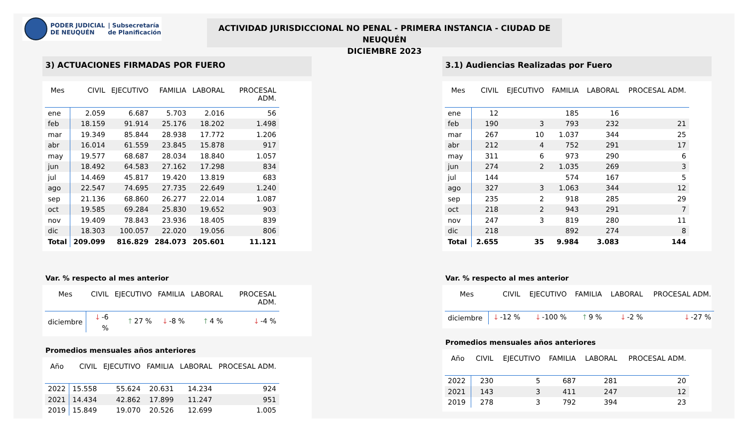PODER JUDICIAL
DE NEUQUÉN
| Subsecretaría
de Planificación
ACTIVIDAD JURISDICCIONAL NO PENAL - PRIMERA INSTANCIA - CIUDAD DE NEUQUÉN
DICIEMBRE 2023
3) ACTUACIONES FIRMADAS POR FUERO
| Mes | CIVIL | EJECUTIVO | FAMILIA | LABORAL | PROCESAL ADM. |
| --- | --- | --- | --- | --- | --- |
| ene | 2.059 | 6.687 | 5.703 | 2.016 | 56 |
| feb | 18.159 | 91.914 | 25.176 | 18.202 | 1.498 |
| mar | 19.349 | 85.844 | 28.938 | 17.772 | 1.206 |
| abr | 16.014 | 61.559 | 23.845 | 15.878 | 917 |
| may | 19.577 | 68.687 | 28.034 | 18.840 | 1.057 |
| jun | 18.492 | 64.583 | 27.162 | 17.298 | 834 |
| jul | 14.469 | 45.817 | 19.420 | 13.819 | 683 |
| ago | 22.547 | 74.695 | 27.735 | 22.649 | 1.240 |
| sep | 21.136 | 68.860 | 26.277 | 22.014 | 1.087 |
| oct | 19.585 | 69.284 | 25.830 | 19.652 | 903 |
| nov | 19.409 | 78.843 | 23.936 | 18.405 | 839 |
| dic | 18.303 | 100.057 | 22.020 | 19.056 | 806 |
| Total | 209.099 | 816.829 | 284.073 | 205.601 | 11.121 |
Var. % respecto al mes anterior
| Mes | CIVIL | EJECUTIVO | FAMILIA | LABORAL | PROCESAL ADM. |
| --- | --- | --- | --- | --- | --- |
| diciembre | 🡓 -6 % | 🡑 27 % | 🡓 -8 % | 🡑 4 % | 🡓 -4 % |
Promedios mensuales años anteriores
| Año | CIVIL | EJECUTIVO | FAMILIA | LABORAL | PROCESAL ADM. |
| --- | --- | --- | --- | --- | --- |
| 2022 | 15.558 | 55.624 | 20.631 | 14.234 | 924 |
| 2021 | 14.434 | 42.862 | 17.899 | 11.247 | 951 |
| 2019 | 15.849 | 19.070 | 20.526 | 12.699 | 1.005 |
3.1) Audiencias Realizadas por Fuero
| Mes | CIVIL | EJECUTIVO | FAMILIA | LABORAL | PROCESAL ADM. |
| --- | --- | --- | --- | --- | --- |
| ene | 12 | | 185 | 16 | |
| feb | 190 | 3 | 793 | 232 | 21 |
| mar | 267 | 10 | 1.037 | 344 | 25 |
| abr | 212 | 4 | 752 | 291 | 17 |
| may | 311 | 6 | 973 | 290 | 6 |
| jun | 274 | 2 | 1.035 | 269 | 3 |
| jul | 144 | | 574 | 167 | 5 |
| ago | 327 | 3 | 1.063 | 344 | 12 |
| sep | 235 | 2 | 918 | 285 | 29 |
| oct | 218 | 2 | 943 | 291 | 7 |
| nov | 247 | 3 | 819 | 280 | 11 |
| dic | 218 | | 892 | 274 | 8 |
| Total | 2.655 | 35 | 9.984 | 3.083 | 144 |
Var. % respecto al mes anterior
| Mes | CIVIL | EJECUTIVO | FAMILIA | LABORAL | PROCESAL ADM. |
| --- | --- | --- | --- | --- | --- |
| diciembre | 🡓 -12 % | 🡓 -100 % | 🡑 9 % | 🡓 -2 % | 🡓 -27 % |
Promedios mensuales años anteriores
| Año | CIVIL | EJECUTIVO | FAMILIA | LABORAL | PROCESAL ADM. |
| --- | --- | --- | --- | --- | --- |
| 2022 | 230 | 5 | 687 | 281 | 20 |
| 2021 | 143 | 3 | 411 | 247 | 12 |
| 2019 | 278 | 3 | 792 | 394 | 23 |